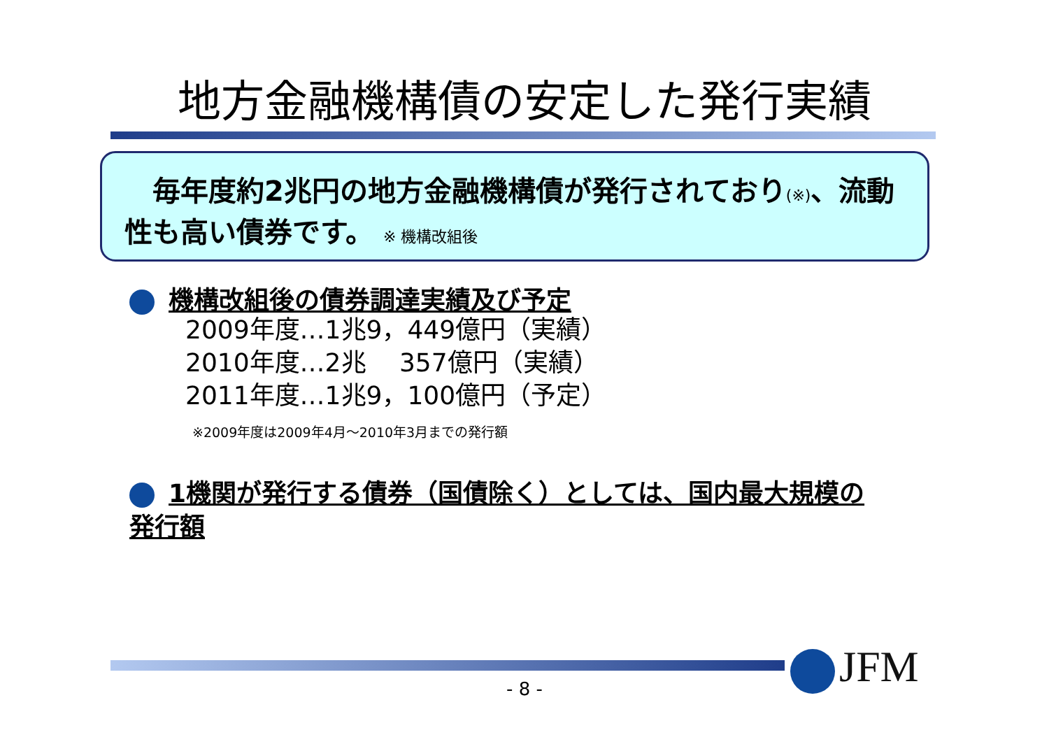地方金融機構債の安定した発行実績
　毎年度約2兆円の地方金融機構債が発行されており(※)、流動性も高い債券です。 ※ 機構改組後
機構改組後の債券調達実績及び予定
2009年度…1兆9，449億円（実績）
2010年度…2兆　 357億円（実績）
2011年度…1兆9，100億円（予定）
※2009年度は2009年4月～2010年3月までの発行額
1機関が発行する債券（国債除く）としては、国内最大規模の発行額
- 8 - JFM